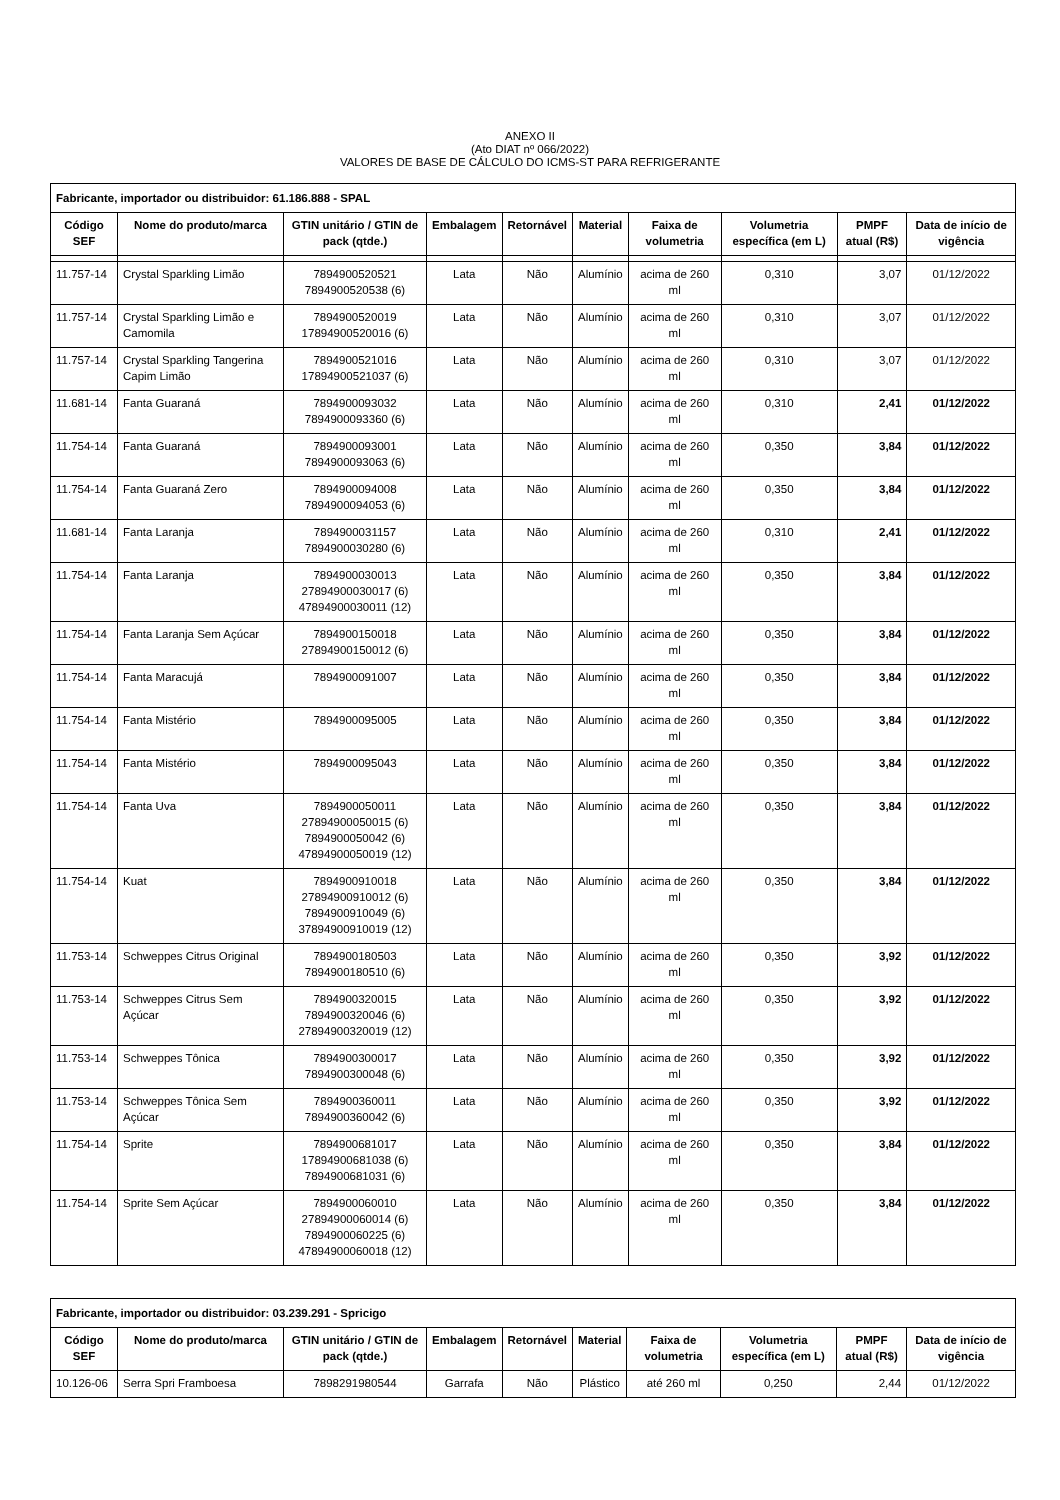ANEXO II
(Ato DIAT nº 066/2022)
VALORES DE BASE DE CÁLCULO DO ICMS-ST PARA REFRIGERANTE
| Fabricante, importador ou distribuidor: 61.186.888 - SPAL | | | | | | | | | |
| Código SEF | Nome do produto/marca | GTIN unitário / GTIN de pack (qtde.) | Embalagem | Retornável | Material | Faixa de volumetria | Volumetria específica (em L) | PMPF atual (R$) | Data de início de vigência |
| 11.757-14 | Crystal Sparkling Limão | 7894900520521 7894900520538 (6) | Lata | Não | Alumínio | acima de 260 ml | 0,310 | 3,07 | 01/12/2022 |
| 11.757-14 | Crystal Sparkling Limão e Camomila | 7894900520019 17894900520016 (6) | Lata | Não | Alumínio | acima de 260 ml | 0,310 | 3,07 | 01/12/2022 |
| 11.757-14 | Crystal Sparkling Tangerina Capim Limão | 7894900521016 17894900521037 (6) | Lata | Não | Alumínio | acima de 260 ml | 0,310 | 3,07 | 01/12/2022 |
| 11.681-14 | Fanta Guaraná | 7894900093032 7894900093360 (6) | Lata | Não | Alumínio | acima de 260 ml | 0,310 | 2,41 | 01/12/2022 |
| 11.754-14 | Fanta Guaraná | 7894900093001 7894900093063 (6) | Lata | Não | Alumínio | acima de 260 ml | 0,350 | 3,84 | 01/12/2022 |
| 11.754-14 | Fanta Guaraná Zero | 7894900094008 7894900094053 (6) | Lata | Não | Alumínio | acima de 260 ml | 0,350 | 3,84 | 01/12/2022 |
| 11.681-14 | Fanta Laranja | 7894900031157 7894900030280 (6) | Lata | Não | Alumínio | acima de 260 ml | 0,310 | 2,41 | 01/12/2022 |
| 11.754-14 | Fanta Laranja | 7894900030013 27894900030017 (6) 47894900030011 (12) | Lata | Não | Alumínio | acima de 260 ml | 0,350 | 3,84 | 01/12/2022 |
| 11.754-14 | Fanta Laranja Sem Açúcar | 7894900150018 27894900150012 (6) | Lata | Não | Alumínio | acima de 260 ml | 0,350 | 3,84 | 01/12/2022 |
| 11.754-14 | Fanta Maracujá | 7894900091007 | Lata | Não | Alumínio | acima de 260 ml | 0,350 | 3,84 | 01/12/2022 |
| 11.754-14 | Fanta Mistério | 7894900095005 | Lata | Não | Alumínio | acima de 260 ml | 0,350 | 3,84 | 01/12/2022 |
| 11.754-14 | Fanta Mistério | 7894900095043 | Lata | Não | Alumínio | acima de 260 ml | 0,350 | 3,84 | 01/12/2022 |
| 11.754-14 | Fanta Uva | 7894900050011 27894900050015 (6) 7894900050042 (6) 47894900050019 (12) | Lata | Não | Alumínio | acima de 260 ml | 0,350 | 3,84 | 01/12/2022 |
| 11.754-14 | Kuat | 7894900910018 27894900910012 (6) 7894900910049 (6) 37894900910019 (12) | Lata | Não | Alumínio | acima de 260 ml | 0,350 | 3,84 | 01/12/2022 |
| 11.753-14 | Schweppes Citrus Original | 7894900180503 7894900180510 (6) | Lata | Não | Alumínio | acima de 260 ml | 0,350 | 3,92 | 01/12/2022 |
| 11.753-14 | Schweppes Citrus Sem Açúcar | 7894900320015 7894900320046 (6) 27894900320019 (12) | Lata | Não | Alumínio | acima de 260 ml | 0,350 | 3,92 | 01/12/2022 |
| 11.753-14 | Schweppes Tônica | 7894900300017 7894900300048 (6) | Lata | Não | Alumínio | acima de 260 ml | 0,350 | 3,92 | 01/12/2022 |
| 11.753-14 | Schweppes Tônica Sem Açúcar | 7894900360011 7894900360042 (6) | Lata | Não | Alumínio | acima de 260 ml | 0,350 | 3,92 | 01/12/2022 |
| 11.754-14 | Sprite | 7894900681017 17894900681038 (6) 7894900681031 (6) | Lata | Não | Alumínio | acima de 260 ml | 0,350 | 3,84 | 01/12/2022 |
| 11.754-14 | Sprite Sem Açúcar | 7894900060010 27894900060014 (6) 7894900060225 (6) 47894900060018 (12) | Lata | Não | Alumínio | acima de 260 ml | 0,350 | 3,84 | 01/12/2022 |
| Fabricante, importador ou distribuidor: 03.239.291 - Spricigo | | | | | | | | | |
| Código SEF | Nome do produto/marca | GTIN unitário / GTIN de pack (qtde.) | Embalagem | Retornável | Material | Faixa de volumetria | Volumetria específica (em L) | PMPF atual (R$) | Data de início de vigência |
| 10.126-06 | Serra Spri Framboesa | 7898291980544 | Garrafa | Não | Plástico | até 260 ml | 0,250 | 2,44 | 01/12/2022 |